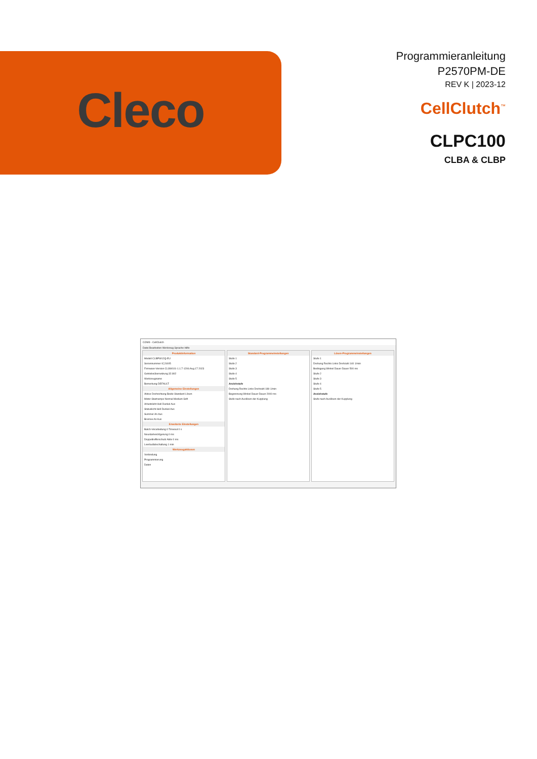Cleco
Programmieranleitung
P2570PM-DE
REV K | 2023-12
CellClutch<sup>™</sup>
CLPC100
CLBA & CLBP
COM3 - CellClutch
Datei Bearbeiten Werkzeug Sprache Hilfe
Produktinformation
Modell CLBPW12Q-EU
Seriennummer ICJ1005
Firmware-Version CLSW101-1.1.7-1206 Aug 17 2023
Getriebeübersetzung 32.802
Werkzeugname
Bemerkung DEFAULT
Allgemeine Einstellungen
Aktive Drehrichtung Beide Standard Lösen
Motor-Startrampe Normal Medium Soft
Arbeitslicht Hell Dunkel Aus
Statuslicht Hell Dunkel Aus
Summer An Aus
Bremse An Aus
Erweiterte Einstellungen
Batch-Verarbeitung 0 Timeout 0 s
Neustartverzögerung 0 ms
Doppeltrefferschutz Aktiv 0 ms
Leerlaufabschaltung 1 min
Werkzeugaktionen
Verbindung
Programmierung
Daten
Standard-Programmeinstellungen
Stufe 1
Stufe 2
Stufe 3
Stufe 4
Stufe 5
Anziehstufe
Drehung Rechts Links Drehzahl 189 1/min
Begrenzung Winkel Dauer Dauer 2000 ms
Stufe nach Auslösen der Kupplung
Lösen-Programmeinstellungen
Stufe 1
Drehung Rechts Links Drehzahl 140 1/min
Bedingung Winkel Dauer Dauer 500 ms
Stufe 2
Stufe 3
Stufe 4
Stufe 5
Anziehstufe
Stufe nach Auslösen der Kupplung